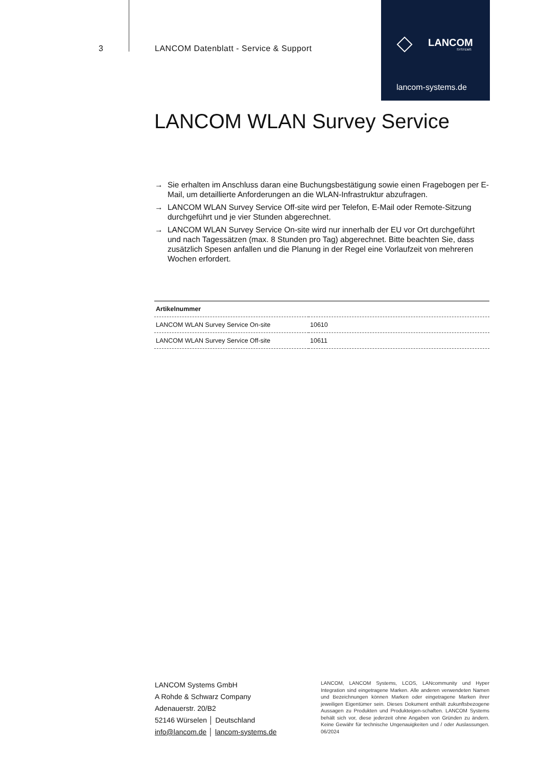3
LANCOM Datenblatt - Service & Support
LANCOM
SYSTEMS
lancom-systems.de
LANCOM WLAN Survey Service
→ Sie erhalten im Anschluss daran eine Buchungsbestätigung sowie einen Fragebogen per E-Mail, um detaillierte Anforderungen an die WLAN-Infrastruktur abzufragen.
→ LANCOM WLAN Survey Service Off-site wird per Telefon, E-Mail oder Remote-Sitzung durchgeführt und je vier Stunden abgerechnet.
→ LANCOM WLAN Survey Service On-site wird nur innerhalb der EU vor Ort durchgeführt und nach Tagessätzen (max. 8 Stunden pro Tag) abgerechnet. Bitte beachten Sie, dass zusätzlich Spesen anfallen und die Planung in der Regel eine Vorlaufzeit von mehreren Wochen erfordert.
| Artikelnummer | |
| --- | --- |
| LANCOM WLAN Survey Service On-site | 10610 |
| LANCOM WLAN Survey Service Off-site | 10611 |
LANCOM Systems GmbH
A Rohde & Schwarz Company
Adenauerstr. 20/B2
52146 Würselen │ Deutschland
info@lancom.de │ lancom-systems.de
LANCOM, LANCOM Systems, LCOS, LANcommunity und Hyper Integration sind eingetragene Marken. Alle anderen verwendeten Namen und Bezeichnungen können Marken oder eingetragene Marken ihrer jeweiligen Eigentümer sein. Dieses Dokument enthält zukunftsbezogene Aussagen zu Produkten und Produkteigen-schaften. LANCOM Systems behält sich vor, diese jederzeit ohne Angaben von Gründen zu ändern. Keine Gewähr für technische Ungenauigkeiten und / oder Auslassungen. 06/2024